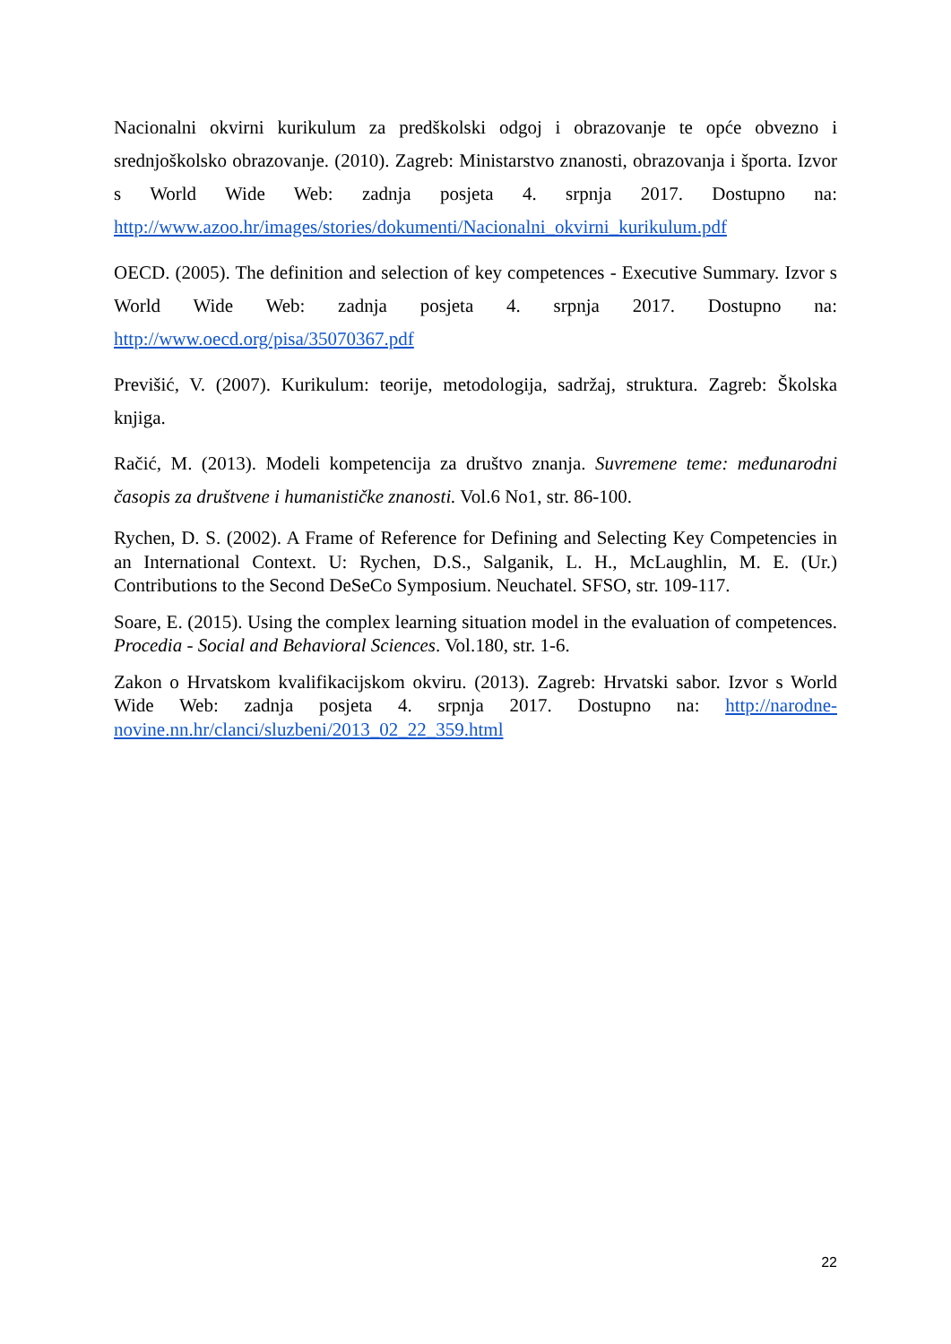Nacionalni okvirni kurikulum za predškolski odgoj i obrazovanje te opće obvezno i srednjoškolsko obrazovanje. (2010). Zagreb: Ministarstvo znanosti, obrazovanja i športa. Izvor s World Wide Web: zadnja posjeta 4. srpnja 2017. Dostupno na: http://www.azoo.hr/images/stories/dokumenti/Nacionalni_okvirni_kurikulum.pdf
OECD. (2005). The definition and selection of key competences - Executive Summary. Izvor s World Wide Web: zadnja posjeta 4. srpnja 2017. Dostupno na: http://www.oecd.org/pisa/35070367.pdf
Previšić, V. (2007). Kurikulum: teorije, metodologija, sadržaj, struktura. Zagreb: Školska knjiga.
Račić, M. (2013). Modeli kompetencija za društvo znanja. Suvremene teme: međunarodni časopis za društvene i humanističke znanosti. Vol.6 No1, str. 86-100.
Rychen, D. S. (2002). A Frame of Reference for Defining and Selecting Key Competencies in an International Context. U: Rychen, D.S., Salganik, L. H., McLaughlin, M. E. (Ur.) Contributions to the Second DeSeCo Symposium. Neuchatel. SFSO, str. 109-117.
Soare, E. (2015). Using the complex learning situation model in the evaluation of competences. Procedia - Social and Behavioral Sciences. Vol.180, str. 1-6.
Zakon o Hrvatskom kvalifikacijskom okviru. (2013). Zagreb: Hrvatski sabor. Izvor s World Wide Web: zadnja posjeta 4. srpnja 2017. Dostupno na: http://narodne-novine.nn.hr/clanci/sluzbeni/2013_02_22_359.html
22